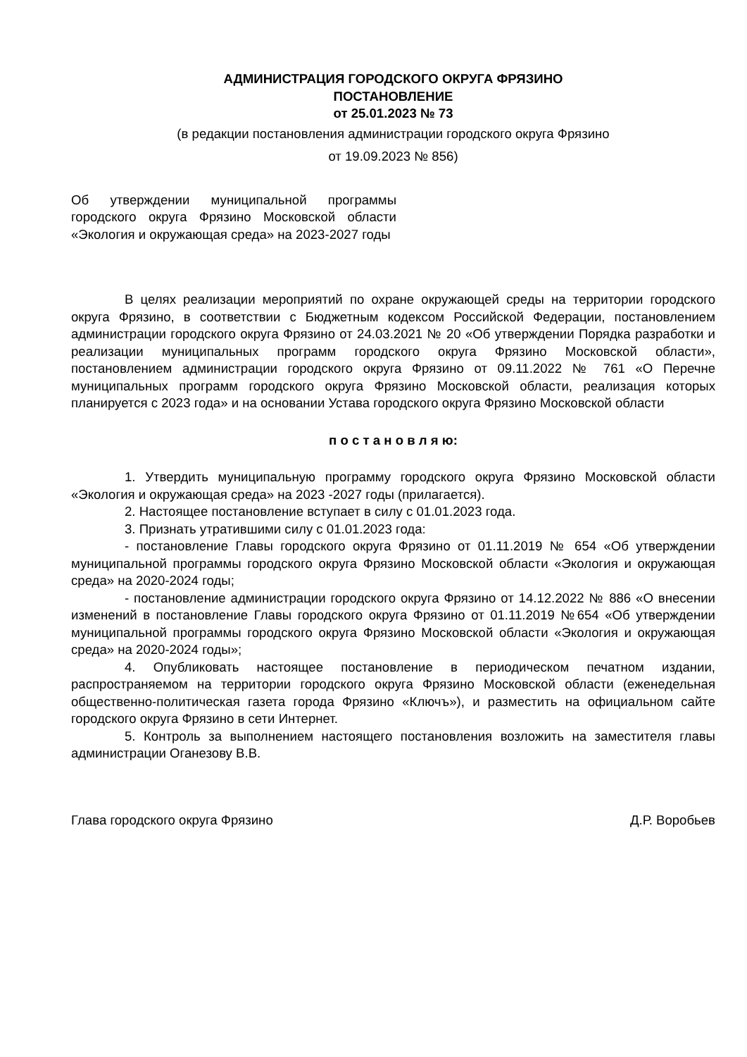АДМИНИСТРАЦИЯ ГОРОДСКОГО ОКРУГА ФРЯЗИНО
ПОСТАНОВЛЕНИЕ
от 25.01.2023 № 73
(в редакции постановления администрации городского округа Фрязино
от 19.09.2023 № 856)
Об утверждении муниципальной программы городского округа Фрязино Московской области «Экология и окружающая среда» на 2023-2027 годы
В целях реализации мероприятий по охране окружающей среды на территории городского округа Фрязино, в соответствии с Бюджетным кодексом Российской Федерации, постановлением администрации городского округа Фрязино от 24.03.2021 № 20 «Об утверждении Порядка разработки и реализации муниципальных программ городского округа Фрязино Московской области», постановлением администрации городского округа Фрязино от 09.11.2022 № 761 «О Перечне муниципальных программ городского округа Фрязино Московской области, реализация которых планируется с 2023 года» и на основании Устава городского округа Фрязино Московской области
п о с т а н о в л я ю:
1. Утвердить муниципальную программу городского округа Фрязино Московской области «Экология и окружающая среда» на 2023 -2027 годы (прилагается).
2. Настоящее постановление вступает в силу с 01.01.2023 года.
3. Признать утратившими силу с 01.01.2023 года:
- постановление Главы городского округа Фрязино от 01.11.2019 № 654 «Об утверждении муниципальной программы городского округа Фрязино Московской области «Экология и окружающая среда» на 2020-2024 годы;
- постановление администрации городского округа Фрязино от 14.12.2022 № 886 «О внесении изменений в постановление Главы городского округа Фрязино от 01.11.2019 №654 «Об утверждении муниципальной программы городского округа Фрязино Московской области «Экология и окружающая среда» на 2020-2024 годы»;
4. Опубликовать настоящее постановление в периодическом печатном издании, распространяемом на территории городского округа Фрязино Московской области (еженедельная общественно-политическая газета города Фрязино «Ключъ»), и разместить на официальном сайте городского округа Фрязино в сети Интернет.
5. Контроль за выполнением настоящего постановления возложить на заместителя главы администрации Оганезову В.В.
Глава городского округа Фрязино Д.Р. Воробьев